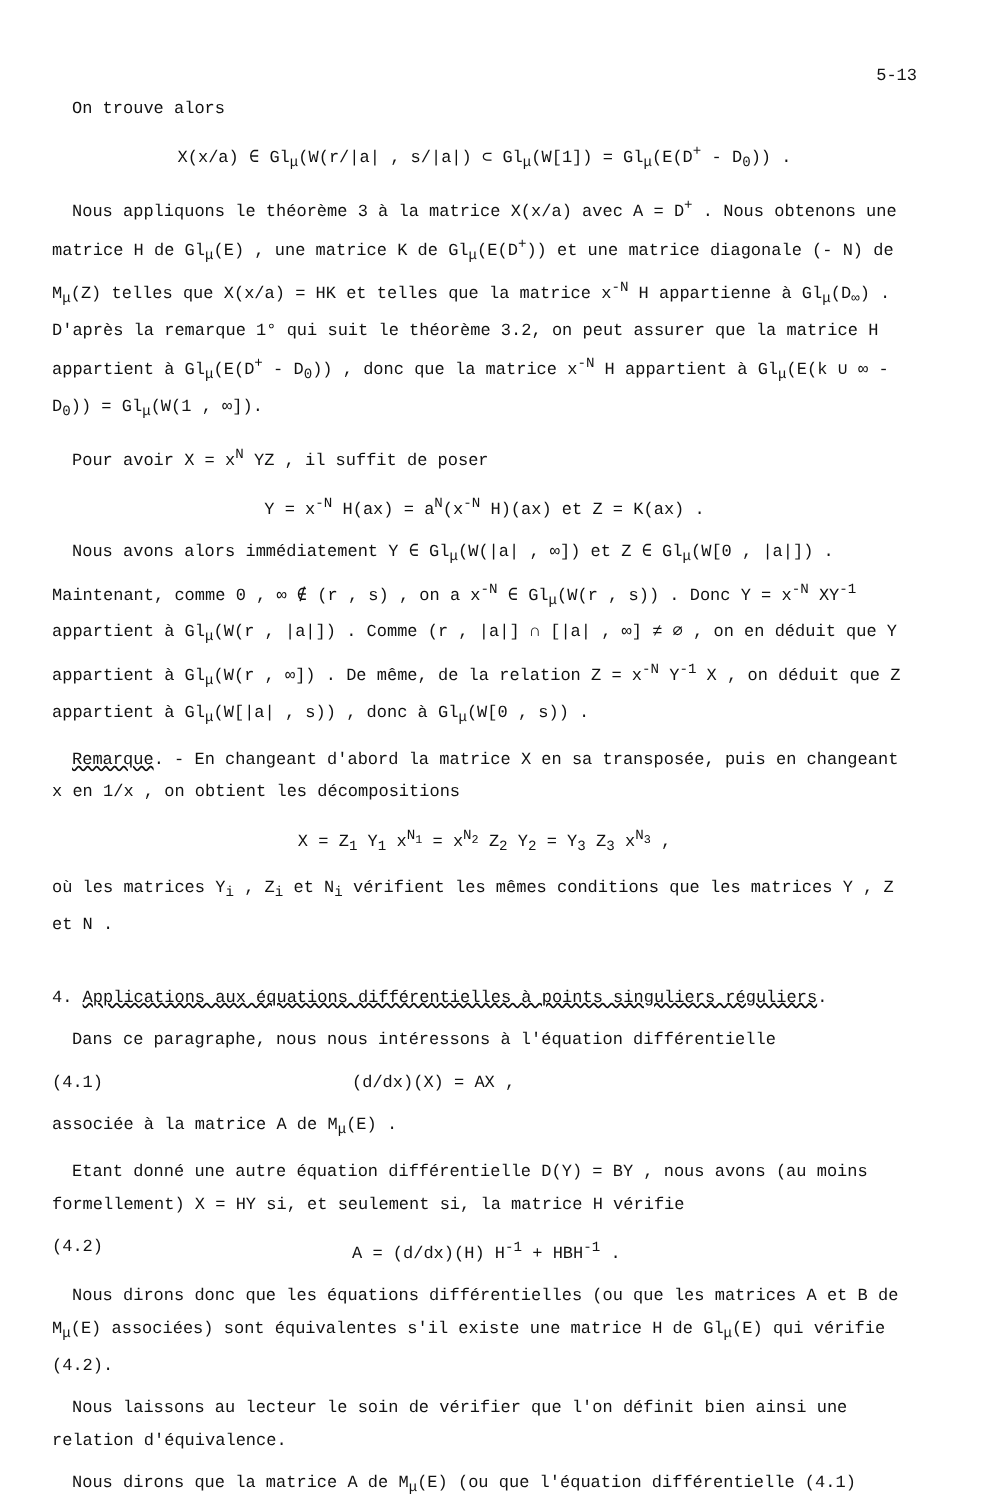5-13
On trouve alors
X(x/a) ∈ Gl<sub>μ</sub>(W(r/|a| , s/|a|) ⊂ Gl<sub>μ</sub>(W[1]) = Gl<sub>μ</sub>(E(D<sup>+</sup> - D<sub>0</sub>)) .
Nous appliquons le théorème 3 à la matrice X(x/a) avec A = D<sup>+</sup> . Nous obtenons une matrice H de Gl<sub>μ</sub>(E) , une matrice K de Gl<sub>μ</sub>(E(D<sup>+</sup>)) et une matrice diagonale (- N) de M<sub>μ</sub>(Z) telles que X(x/a) = HK et telles que la matrice x<sup>-N</sup> H appartienne à Gl<sub>μ</sub>(D<sub>∞</sub>) . D'après la remarque 1° qui suit le théorème 3.2, on peut assurer que la matrice H appartient à Gl<sub>μ</sub>(E(D<sup>+</sup> - D<sub>0</sub>)) , donc que la matrice x<sup>-N</sup> H appartient à Gl<sub>μ</sub>(E(k ∪ ∞ - D<sub>0</sub>)) = Gl<sub>μ</sub>(W(1 , ∞]).
Pour avoir X = x<sup>N</sup> YZ , il suffit de poser
Y = x<sup>-N</sup> H(ax) = a<sup>N</sup>(x<sup>-N</sup> H)(ax) et Z = K(ax) .
Nous avons alors immédiatement Y ∈ Gl<sub>μ</sub>(W(|a| , ∞]) et Z ∈ Gl<sub>μ</sub>(W[0 , |a|]) . Maintenant, comme 0 , ∞ ∉ (r , s) , on a x<sup>-N</sup> ∈ Gl<sub>μ</sub>(W(r , s)) . Donc Y = x<sup>-N</sup> XY<sup>-1</sup> appartient à Gl<sub>μ</sub>(W(r , |a|]) . Comme (r , |a|] ∩ [|a| , ∞] ≠ ∅ , on en déduit que Y appartient à Gl<sub>μ</sub>(W(r , ∞]) . De même, de la relation Z = x<sup>-N</sup> Y<sup>-1</sup> X , on déduit que Z appartient à Gl<sub>μ</sub>(W[|a| , s)) , donc à Gl<sub>μ</sub>(W[0 , s)) .
Remarque. - En changeant d'abord la matrice X en sa transposée, puis en changeant x en 1/x , on obtient les décompositions
X = Z<sub>1</sub> Y<sub>1</sub> x<sup>N<sub>1</sub></sup> = x<sup>N<sub>2</sub></sup> Z<sub>2</sub> Y<sub>2</sub> = Y<sub>3</sub> Z<sub>3</sub> x<sup>N<sub>3</sub></sup> ,
où les matrices Y<sub>i</sub> , Z<sub>i</sub> et N<sub>i</sub> vérifient les mêmes conditions que les matrices Y , Z et N .
4. Applications aux équations différentielles à points singuliers réguliers.
Dans ce paragraphe, nous nous intéressons à l'équation différentielle
(4.1) (d/dx)(X) = AX ,
associée à la matrice A de M<sub>μ</sub>(E) .
Etant donné une autre équation différentielle D(Y) = BY , nous avons (au moins formellement) X = HY si, et seulement si, la matrice H vérifie
(4.2) A = (d/dx)(H) H<sup>-1</sup> + HBH<sup>-1</sup> .
Nous dirons donc que les équations différentielles (ou que les matrices A et B de M<sub>μ</sub>(E) associées) sont équivalentes s'il existe une matrice H de Gl<sub>μ</sub>(E) qui vérifie (4.2).
Nous laissons au lecteur le soin de vérifier que l'on définit bien ainsi une relation d'équivalence.
Nous dirons que la matrice A de M<sub>μ</sub>(E) (ou que l'équation différentielle (4.1)